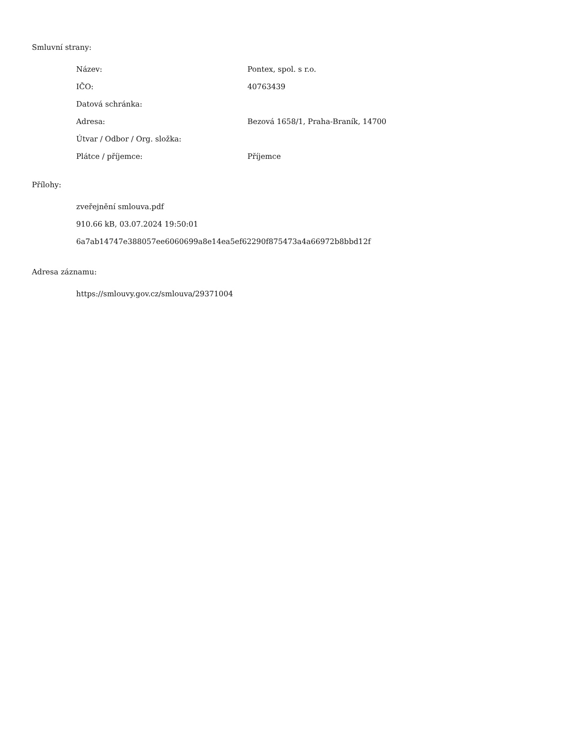Smluvní strany:
| Název: | Pontex, spol. s r.o. |
| IČO: | 40763439 |
| Datová schránka: | |
| Adresa: | Bezová 1658/1, Praha-Braník, 14700 |
| Útvar / Odbor / Org. složka: | |
| Plátce / příjemce: | Příjemce |
Přílohy:
zveřejnění smlouva.pdf
910.66 kB, 03.07.2024 19:50:01
6a7ab14747e388057ee6060699a8e14ea5ef62290f875473a4a66972b8bbd12f
Adresa záznamu:
https://smlouvy.gov.cz/smlouva/29371004